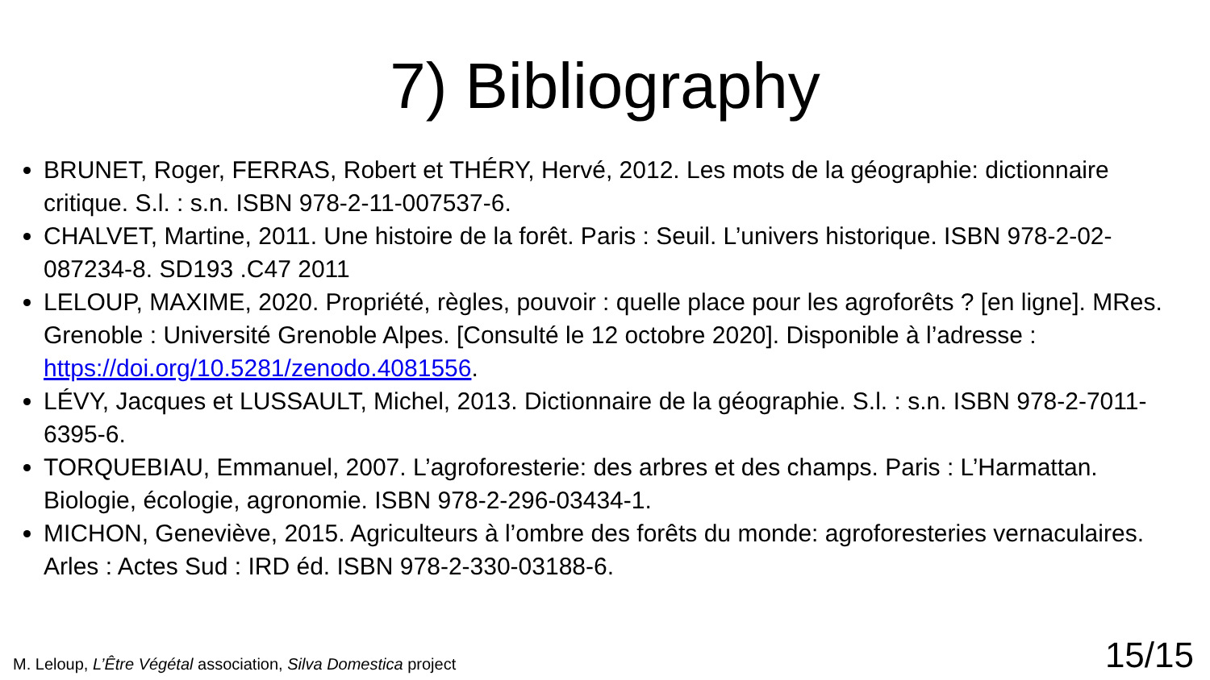7) Bibliography
BRUNET, Roger, FERRAS, Robert et THÉRY, Hervé, 2012. Les mots de la géographie: dictionnaire critique. S.l. : s.n. ISBN 978-2-11-007537-6.
CHALVET, Martine, 2011. Une histoire de la forêt. Paris : Seuil. L’univers historique. ISBN 978-2-02-087234-8. SD193 .C47 2011
LELOUP, MAXIME, 2020. Propriété, règles, pouvoir : quelle place pour les agroforêts ? [en ligne]. MRes. Grenoble : Université Grenoble Alpes. [Consulté le 12 octobre 2020]. Disponible à l’adresse : https://doi.org/10.5281/zenodo.4081556.
LÉVY, Jacques et LUSSAULT, Michel, 2013. Dictionnaire de la géographie. S.l. : s.n. ISBN 978-2-7011-6395-6.
TORQUEBIAU, Emmanuel, 2007. L’agroforesterie: des arbres et des champs. Paris : L’Harmattan. Biologie, écologie, agronomie. ISBN 978-2-296-03434-1.
MICHON, Geneviève, 2015. Agriculteurs à l’ombre des forêts du monde: agroforesteries vernaculaires. Arles : Actes Sud : IRD éd. ISBN 978-2-330-03188-6.
M. Leloup, L’Être Végétal association, Silva Domestica project
15/15